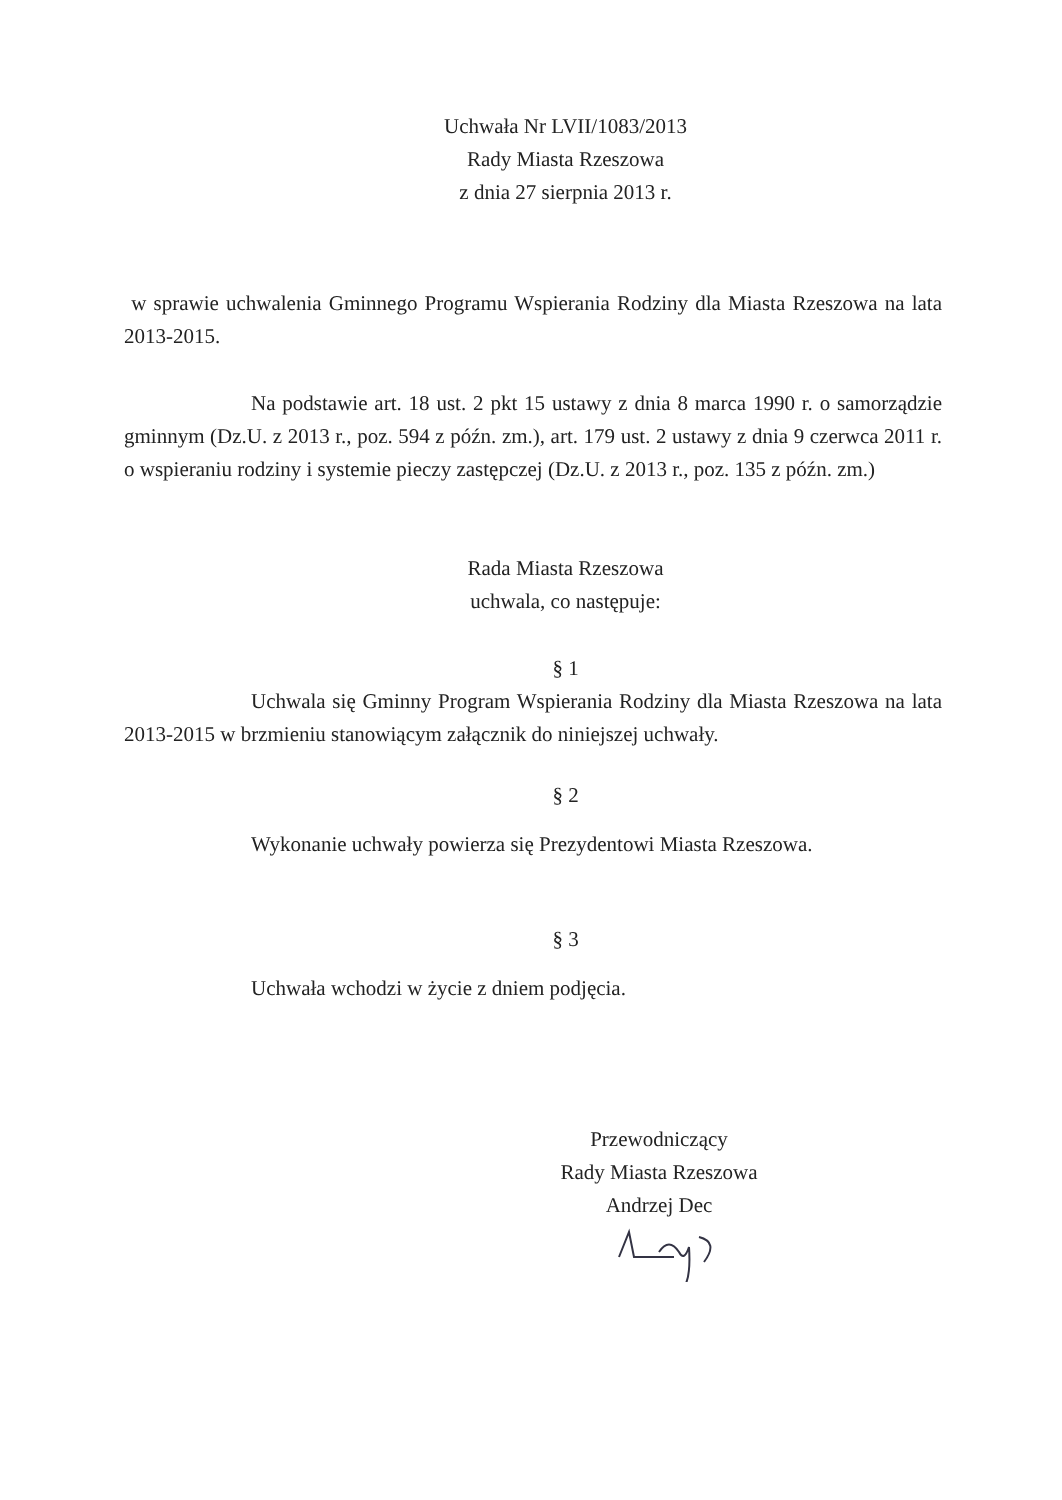Uchwała Nr LVII/1083/2013
Rady Miasta Rzeszowa
z dnia 27 sierpnia 2013 r.
w sprawie uchwalenia Gminnego Programu Wspierania Rodziny dla Miasta Rzeszowa na lata 2013-2015.
Na podstawie art. 18 ust. 2 pkt 15 ustawy z dnia 8 marca 1990 r. o samorządzie gminnym (Dz.U. z 2013 r., poz. 594 z późn. zm.), art. 179 ust. 2 ustawy z dnia 9 czerwca 2011 r. o wspieraniu rodziny i systemie pieczy zastępczej (Dz.U. z 2013 r., poz. 135 z późn. zm.)
Rada Miasta Rzeszowa
uchwala, co następuje:
§ 1
Uchwala się Gminny Program Wspierania Rodziny dla Miasta Rzeszowa na lata 2013-2015 w brzmieniu stanowiącym załącznik do niniejszej uchwały.
§ 2
Wykonanie uchwały powierza się Prezydentowi Miasta Rzeszowa.
§ 3
Uchwała wchodzi w życie z dniem podjęcia.
Przewodniczący
Rady Miasta Rzeszowa
Andrzej Dec